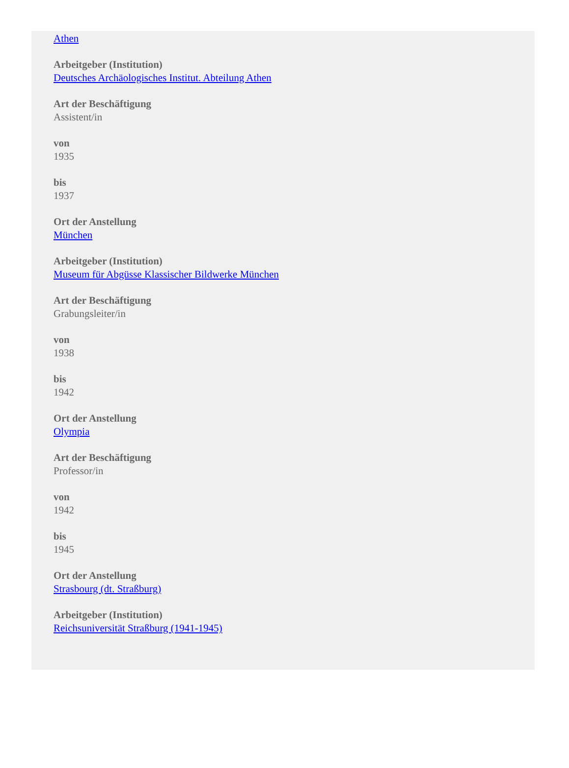Athen
Arbeitgeber (Institution)
Deutsches Archäologisches Institut. Abteilung Athen
Art der Beschäftigung
Assistent/in
von
1935
bis
1937
Ort der Anstellung
München
Arbeitgeber (Institution)
Museum für Abgüsse Klassischer Bildwerke München
Art der Beschäftigung
Grabungsleiter/in
von
1938
bis
1942
Ort der Anstellung
Olympia
Art der Beschäftigung
Professor/in
von
1942
bis
1945
Ort der Anstellung
Strasbourg (dt. Straßburg)
Arbeitgeber (Institution)
Reichsuniversität Straßburg (1941-1945)